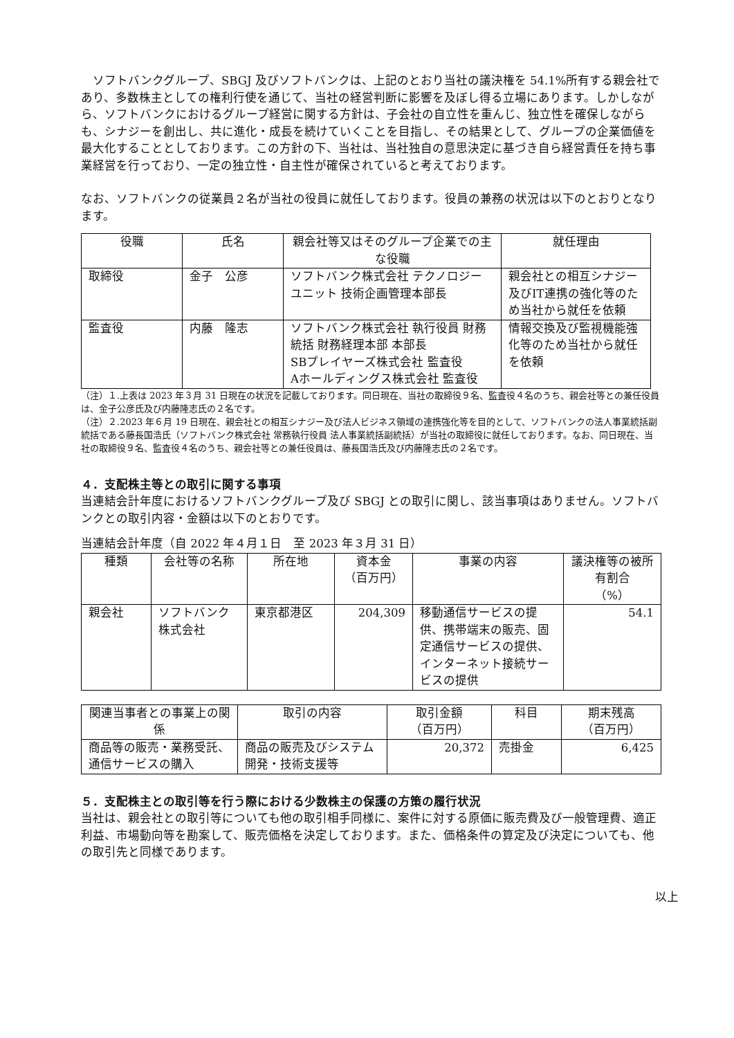ソフトバンクグループ、SBGJ 及びソフトバンクは、上記のとおり当社の議決権を 54.1%所有する親会社であり、多数株主としての権利行使を通じて、当社の経営判断に影響を及ぼし得る立場にあります。しかしながら、ソフトバンクにおけるグループ経営に関する方針は、子会社の自立性を重んじ、独立性を確保しながらも、シナジーを創出し、共に進化・成長を続けていくことを目指し、その結果として、グループの企業価値を最大化することとしております。この方針の下、当社は、当社独自の意思決定に基づき自ら経営責任を持ち事業経営を行っており、一定の独立性・自主性が確保されていると考えております。
なお、ソフトバンクの従業員２名が当社の役員に就任しております。役員の兼務の状況は以下のとおりとなります。
| 役職 | 氏名 | 親会社等又はそのグループ企業での主な役職 | 就任理由 |
| --- | --- | --- | --- |
| 取締役 | 金子 公彦 | ソフトバンク株式会社 テクノロジーユニット 技術企画管理本部長 | 親会社との相互シナジー及びIT連携の強化等のため当社から就任を依頼 |
| 監査役 | 内藤 隆志 | ソフトバンク株式会社 執行役員 財務統括 財務経理本部 本部長 SBプレイヤーズ株式会社 監査役 Aホールディングス株式会社 監査役 | 情報交換及び監視機能強化等のため当社から就任を依頼 |
（注）１.上表は 2023 年３月 31 日現在の状況を記載しております。同日現在、当社の取締役９名、監査役４名のうち、親会社等との兼任役員は、金子公彦氏及び内藤隆志氏の２名です。
（注）２.2023 年６月 19 日現在、親会社との相互シナジー及び法人ビジネス領域の連携強化等を目的として、ソフトバンクの法人事業統括副統括である藤長国浩氏（ソフトバンク株式会社 常務執行役員 法人事業統括副統括）が当社の取締役に就任しております。なお、同日現在、当社の取締役９名、監査役４名のうち、親会社等との兼任役員は、藤長国浩氏及び内藤隆志氏の２名です。
４．支配株主等との取引に関する事項
当連結会計年度におけるソフトバンクグループ及び SBGJ との取引に関し、該当事項はありません。ソフトバンクとの取引内容・金額は以下のとおりです。
当連結会計年度（自 2022 年４月１日　至 2023 年３月 31 日）
| 種類 | 会社等の名称 | 所在地 | 資本金 （百万円） | 事業の内容 | 議決権等の被所有割合 （%） |
| --- | --- | --- | --- | --- | --- |
| 親会社 | ソフトバンク株式会社 | 東京都港区 | 204,309 | 移動通信サービスの提供、携帯端末の販売、固定通信サービスの提供、インターネット接続サービスの提供 | 54.1 |
| 関連当事者との事業上の関係 | 取引の内容 | 取引金額 （百万円） | 科目 | 期末残高 （百万円） |
| --- | --- | --- | --- | --- |
| 商品等の販売・業務受託、通信サービスの購入 | 商品の販売及びシステム開発・技術支援等 | 20,372 | 売掛金 | 6,425 |
５．支配株主との取引等を行う際における少数株主の保護の方策の履行状況
当社は、親会社との取引等についても他の取引相手同様に、案件に対する原価に販売費及び一般管理費、適正利益、市場動向等を勘案して、販売価格を決定しております。また、価格条件の算定及び決定についても、他の取引先と同様であります。
以上